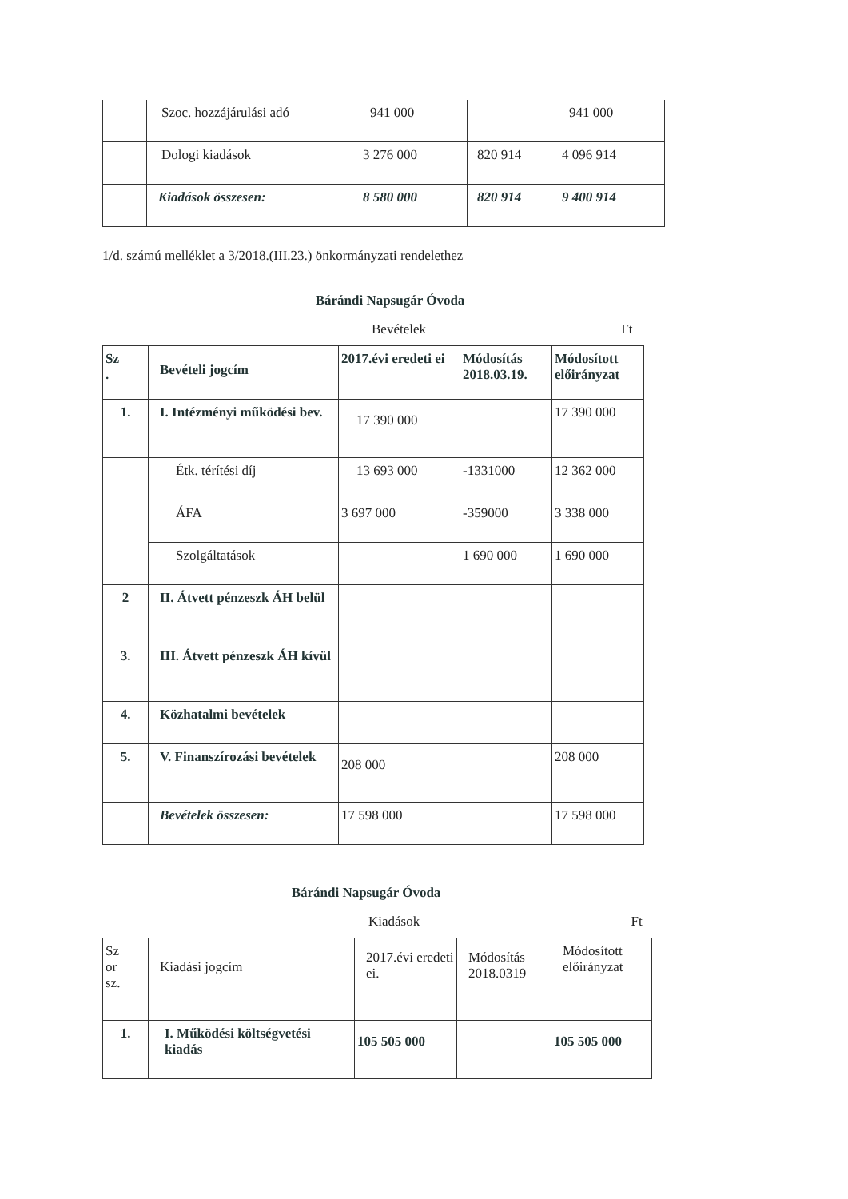| | Szoc. hozzájárulási adó | 941 000 | | 941 000 |
| | Dologi kiadások | 3 276 000 | 820 914 | 4 096 914 |
| | Kiadások összesen: | 8 580 000 | 820 914 | 9 400 914 |
1/d. számú melléklet a 3/2018.(III.23.) önkormányzati rendelethez
Bárándi Napsugár Óvoda
Bevételek Ft
| Sz . | Bevételi jogcím | 2017.évi eredeti ei | Módosítás 2018.03.19. | Módosított előirányzat |
| 1. | I. Intézményi működési bev. | 17 390 000 | | 17 390 000 |
| | Étk. térítési díj | 13 693 000 | -1331000 | 12 362 000 |
| | ÁFA | 3 697 000 | -359000 | 3 338 000 |
| | Szolgáltatások | | 1 690 000 | 1 690 000 |
| 2 | II. Átvett pénzeszk ÁH belül | | | |
| 3. | III. Átvett pénzeszk ÁH kívül | | | |
| 4. | Közhatalmi bevételek | | | |
| 5. | V. Finanszírozási bevételek | 208 000 | | 208 000 |
| | Bevételek összesen: | 17 598 000 | | 17 598 000 |
Bárándi Napsugár Óvoda
Kiadások Ft
| Sz or sz. | Kiadási jogcím | 2017.évi eredeti ei. | Módosítás 2018.0319 | Módosított előirányzat |
| 1. | I. Működési költségvetési kiadás | 105 505 000 | | 105 505 000 |